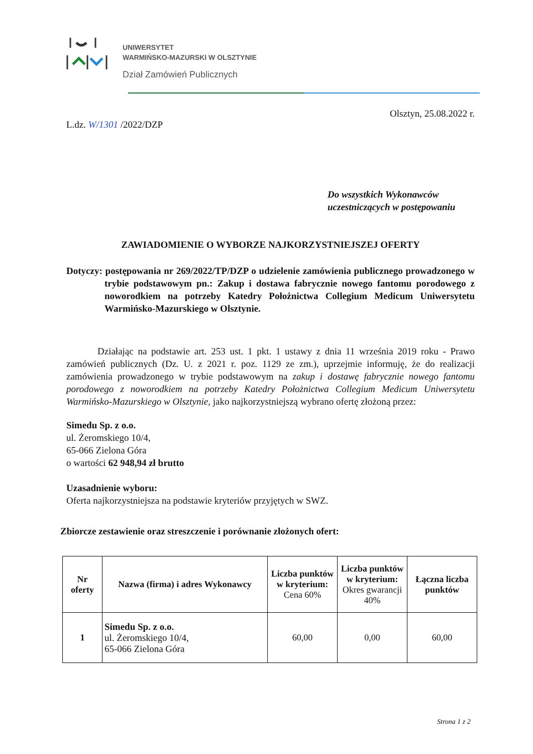UNIWERSYTET
WARMIŃSKO-MAZURSKI W OLSZTYNIE
Dział Zamówień Publicznych
L.dz. W/1301 /2022/DZP
Olsztyn, 25.08.2022 r.
Do wszystkich Wykonawców
uczestniczących w postępowaniu
ZAWIADOMIENIE O WYBORZE NAJKORZYSTNIEJSZEJ OFERTY
Dotyczy: postępowania nr 269/2022/TP/DZP o udzielenie zamówienia publicznego prowadzonego w trybie podstawowym pn.: Zakup i dostawa fabrycznie nowego fantomu porodowego z noworodkiem na potrzeby Katedry Położnictwa Collegium Medicum Uniwersytetu Warmińsko-Mazurskiego w Olsztynie.
Działając na podstawie art. 253 ust. 1 pkt. 1 ustawy z dnia 11 września 2019 roku - Prawo zamówień publicznych (Dz. U. z 2021 r. poz. 1129 ze zm.), uprzejmie informuję, że do realizacji zamówienia prowadzonego w trybie podstawowym na zakup i dostawę fabrycznie nowego fantomu porodowego z noworodkiem na potrzeby Katedry Położnictwa Collegium Medicum Uniwersytetu Warmińsko-Mazurskiego w Olsztynie, jako najkorzystniejszą wybrano ofertę złożoną przez:
Simedu Sp. z o.o.
ul. Żeromskiego 10/4,
65-066 Zielona Góra
o wartości 62 948,94 zł brutto
Uzasadnienie wyboru:
Oferta najkorzystniejsza na podstawie kryteriów przyjętych w SWZ.
Zbiorcze zestawienie oraz streszczenie i porównanie złożonych ofert:
| Nr oferty | Nazwa (firma) i adres Wykonawcy | Liczba punktów w kryterium: Cena 60% | Liczba punktów w kryterium: Okres gwarancji 40% | Łączna liczba punktów |
| --- | --- | --- | --- | --- |
| 1 | Simedu Sp. z o.o. ul. Żeromskiego 10/4, 65-066 Zielona Góra | 60,00 | 0,00 | 60,00 |
Strona 1 z 2